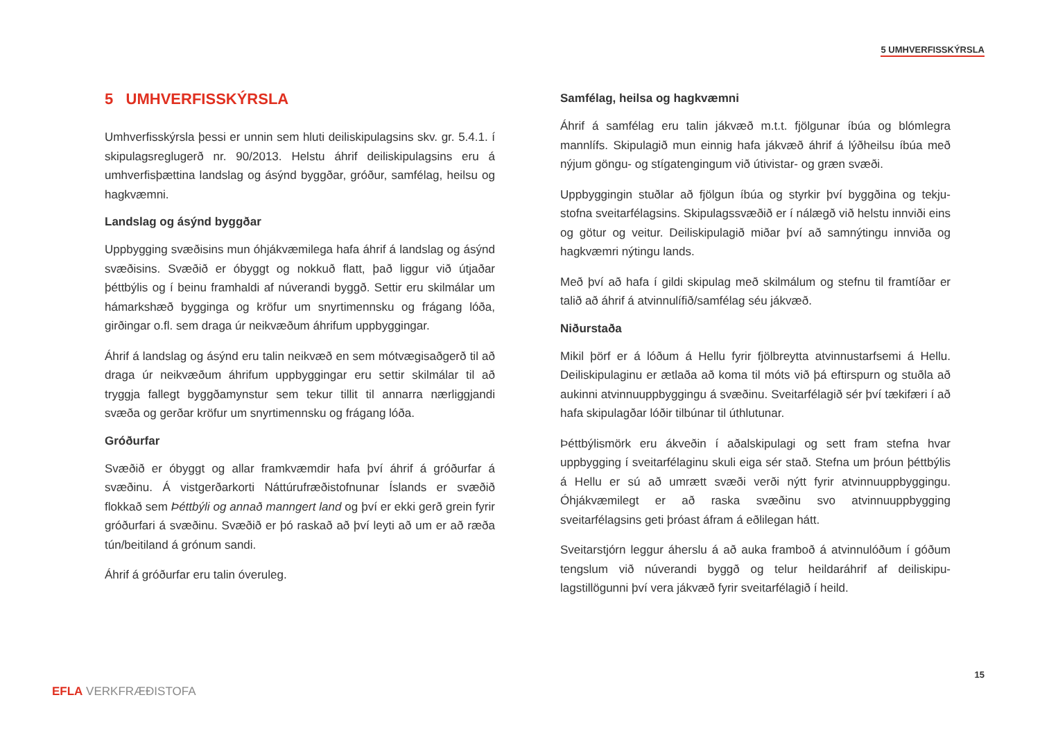5 UMHVERFISSKÝRSLA
5 UMHVERFISSKÝRSLA
Umhverfisskýrsla þessi er unnin sem hluti deiliskipulagsins skv. gr. 5.4.1. í skipulagsreglugerð nr. 90/2013. Helstu áhrif deiliskipulagsins eru á umhverfisþættina landslag og ásýnd byggðar, gróður, samfélag, heilsu og hagkvæmni.
Landslag og ásýnd byggðar
Uppbygging svæðisins mun óhjákvæmilega hafa áhrif á landslag og ásýnd svæðisins. Svæðið er óbyggt og nokkuð flatt, það liggur við útjaðar þéttbýlis og í beinu framhaldi af núverandi byggð. Settir eru skilmálar um hámarkshæð bygginga og kröfur um snyrtimennsku og frágang lóða, girðingar o.fl. sem draga úr neikvæðum áhrifum uppbyggingar.
Áhrif á landslag og ásýnd eru talin neikvæð en sem mótvægisaðgerð til að draga úr neikvæðum áhrifum uppbyggingar eru settir skilmálar til að tryggja fallegt byggðamynstur sem tekur tillit til annarra nærliggjandi svæða og gerðar kröfur um snyrtimennsku og frágang lóða.
Gróðurfar
Svæðið er óbyggt og allar framkvæmdir hafa því áhrif á gróðurfar á svæðinu. Á vistgerðarkorti Náttúrufræðistofnunar Íslands er svæðið flokkað sem Þéttbýli og annað manngert land og því er ekki gerð grein fyrir gróðurfari á svæðinu. Svæðið er þó raskað að því leyti að um er að ræða tún/beitiland á grónum sandi.
Áhrif á gróðurfar eru talin óveruleg.
Samfélag, heilsa og hagkvæmni
Áhrif á samfélag eru talin jákvæð m.t.t. fjölgunar íbúa og blómlegra mannlífs. Skipulagið mun einnig hafa jákvæð áhrif á lýðheilsu íbúa með nýjum göngu- og stígatengingum við útivistar- og græn svæði.
Uppbyggingin stuðlar að fjölgun íbúa og styrkir því byggðina og tekju-stofna sveitarfélagsins. Skipulagssvæðið er í nálægð við helstu innviði eins og götur og veitur. Deiliskipulagið miðar því að samnýtingu innviða og hagkvæmri nýtingu lands.
Með því að hafa í gildi skipulag með skilmálum og stefnu til framtíðar er talið að áhrif á atvinnulífið/samfélag séu jákvæð.
Niðurstaða
Mikil þörf er á lóðum á Hellu fyrir fjölbreytta atvinnustarfsemi á Hellu. Deiliskipulaginu er ætlaða að koma til móts við þá eftirspurn og stuðla að aukinni atvinnuuppbyggingu á svæðinu. Sveitarfélagið sér því tækifæri í að hafa skipulagðar lóðir tilbúnar til úthlutunar.
Þéttbýlismörk eru ákveðin í aðalskipulagi og sett fram stefna hvar uppbygging í sveitarfélaginu skuli eiga sér stað. Stefna um þróun þéttbýlis á Hellu er sú að umrætt svæði verði nýtt fyrir atvinnuuppbyggingu. Óhjákvæmilegt er að raska svæðinu svo atvinnuuppbygging sveitarfélagsins geti þróast áfram á eðlilegan hátt.
Sveitarstjórn leggur áherslu á að auka framboð á atvinnulóðum í góðum tengslum við núverandi byggð og telur heildaráhrif af deiliskipu-lagstillögunni því vera jákvæð fyrir sveitarfélagið í heild.
15
EFLA VERKFRÆÐISTOFA